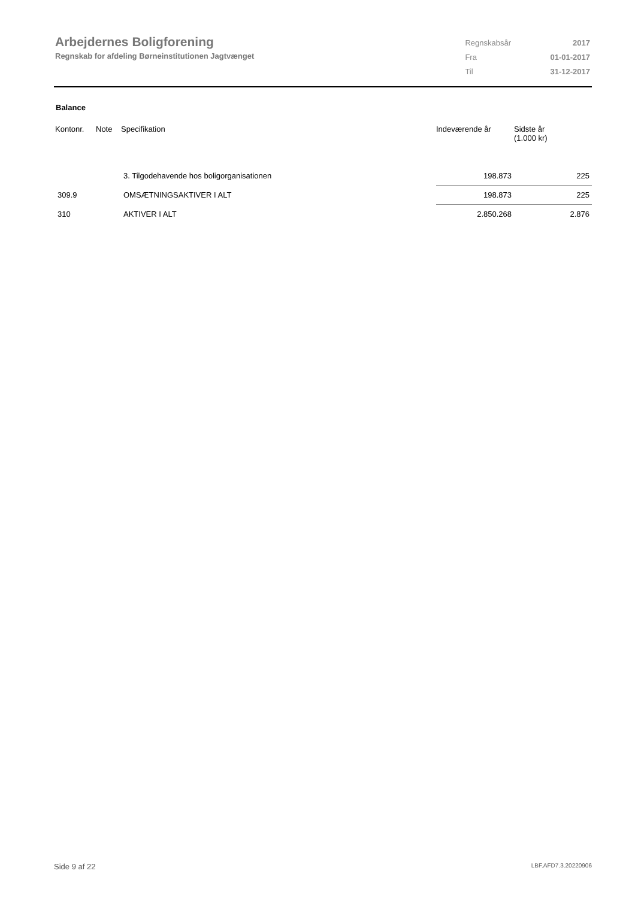Arbejdernes Boligforening
Regnskab for afdeling Børneinstitutionen Jagtvænget
| Regnskabsår | 2017 |
| Fra | 01-01-2017 |
| Til | 31-12-2017 |
Balance
| Kontonr. | Note | Specifikation | Indeværende år | Sidste år (1.000 kr) |
| --- | --- | --- | --- | --- |
| | | 3. Tilgodehavende hos boligorganisationen | 198.873 | 225 |
| 309.9 | | OMSÆTNINGSAKTIVER I ALT | 198.873 | 225 |
| 310 | | AKTIVER I ALT | 2.850.268 | 2.876 |
Side 9 af 22 LBF.AFD7.3.20220906